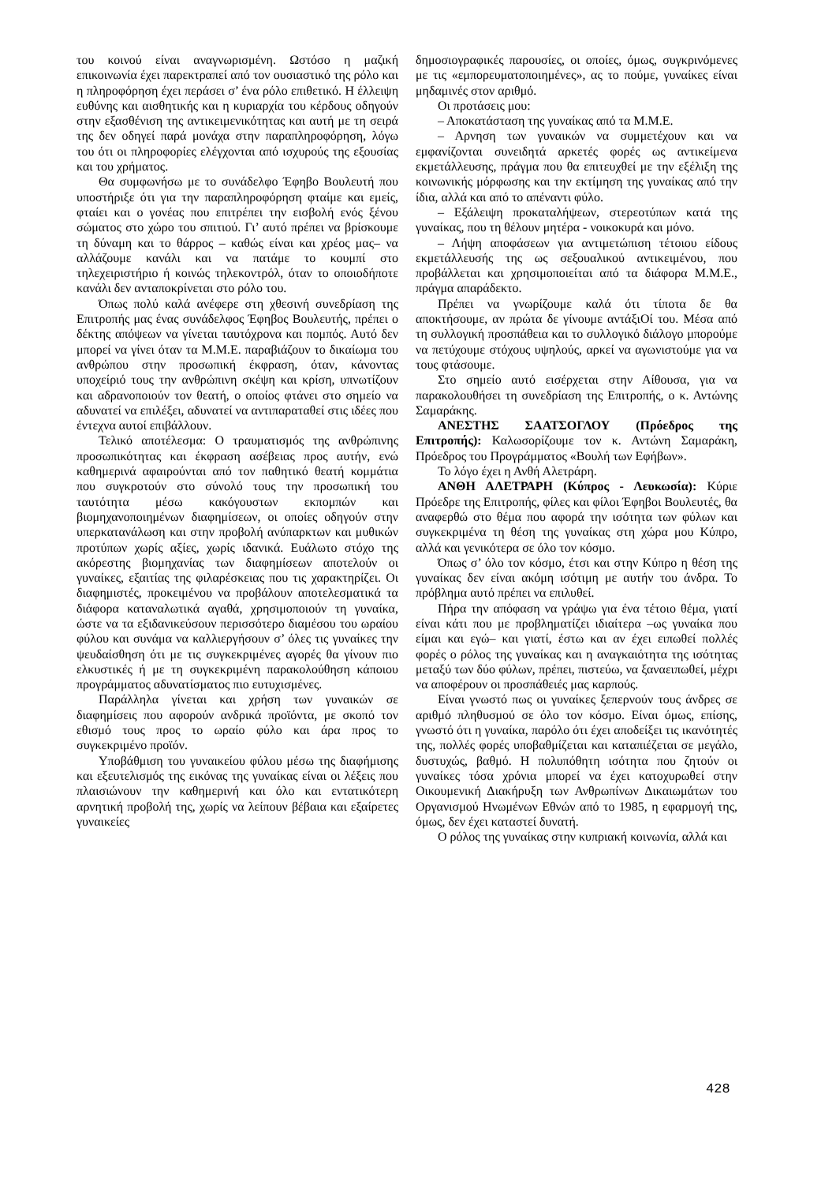του κοινού είναι αναγνωρισμένη. Ωστόσο η μαζική επικοινωνία έχει παρεκτραπεί από τον ουσιαστικό της ρόλο και η πληροφόρηση έχει περάσει σ’ ένα ρόλο επιθετικό. Η έλλειψη ευθύνης και αισθητικής και η κυριαρχία του κέρδους οδηγούν στην εξασθένιση της αντικειμενικότητας και αυτή με τη σειρά της δεν οδηγεί παρά μονάχα στην παραπληροφόρηση, λόγω του ότι οι πληροφορίες ελέγχονται από ισχυρούς της εξουσίας και του χρήματος.
Θα συμφωνήσω με το συνάδελφο Έφηβο Βουλευτή που υποστήριξε ότι για την παραπληροφόρηση φταίμε και εμείς, φταίει και ο γονέας που επιτρέπει την εισβολή ενός ξένου σώματος στο χώρο του σπιτιού. Γι’ αυτό πρέπει να βρίσκουμε τη δύναμη και το θάρρος – καθώς είναι και χρέος μας– να αλλάζουμε κανάλι και να πατάμε το κουμπί στο τηλεχειριστήριο ή κοινώς τηλεκοντρόλ, όταν το οποιοδήποτε κανάλι δεν ανταποκρίνεται στο ρόλο του.
Όπως πολύ καλά ανέφερε στη χθεσινή συνεδρίαση της Επιτροπής μας ένας συνάδελφος Έφηβος Βουλευτής, πρέπει ο δέκτης απόψεων να γίνεται ταυτόχρονα και πομπός. Αυτό δεν μπορεί να γίνει όταν τα Μ.Μ.Ε. παραβιάζουν το δικαίωμα του ανθρώπου στην προσωπική έκφραση, όταν, κάνοντας υποχείριό τους την ανθρώπινη σκέψη και κρίση, υπνωτίζουν και αδρανοποιούν τον θεατή, ο οποίος φτάνει στο σημείο να αδυνατεί να επιλέξει, αδυνατεί να αντιπαραταθεί στις ιδέες που έντεχνα αυτοί επιβάλλουν.
Τελικό αποτέλεσμα: Ο τραυματισμός της ανθρώπινης προσωπικότητας και έκφραση ασέβειας προς αυτήν, ενώ καθημερινά αφαιρούνται από τον παθητικό θεατή κομμάτια που συγκροτούν στο σύνολό τους την προσωπική του ταυτότητα μέσω κακόγουστων εκπομπών και βιομηχανοποιημένων διαφημίσεων, οι οποίες οδηγούν στην υπερκατανάλωση και στην προβολή ανύπαρκτων και μυθικών προτύπων χωρίς αξίες, χωρίς ιδανικά. Ευάλωτο στόχο της ακόρεστης βιομηχανίας των διαφημίσεων αποτελούν οι γυναίκες, εξαιτίας της φιλαρέσκειας που τις χαρακτηρίζει. Οι διαφημιστές, προκειμένου να προβάλουν αποτελεσματικά τα διάφορα καταναλωτικά αγαθά, χρησιμοποιούν τη γυναίκα, ώστε να τα εξιδανικεύσουν περισσότερο διαμέσου του ωραίου φύλου και συνάμα να καλλιεργήσουν σ’ όλες τις γυναίκες την ψευδαίσθηση ότι με τις συγκεκριμένες αγορές θα γίνουν πιο ελκυστικές ή με τη συγκεκριμένη παρακολούθηση κάποιου προγράμματος αδυνατίσματος πιο ευτυχισμένες.
Παράλληλα γίνεται και χρήση των γυναικών σε διαφημίσεις που αφορούν ανδρικά προϊόντα, με σκοπό τον εθισμό τους προς το ωραίο φύλο και άρα προς το συγκεκριμένο προϊόν.
Υποβάθμιση του γυναικείου φύλου μέσω της διαφήμισης και εξευτελισμός της εικόνας της γυναίκας είναι οι λέξεις που πλαισιώνουν την καθημερινή και όλο και εντατικότερη αρνητική προβολή της, χωρίς να λείπουν βέβαια και εξαίρετες γυναικείες
δημοσιογραφικές παρουσίες, οι οποίες, όμως, συγκρινόμενες με τις «εμπορευματοποιημένες», ας το πούμε, γυναίκες είναι μηδαμινές στον αριθμό.
Οι προτάσεις μου:
– Αποκατάσταση της γυναίκας από τα Μ.Μ.Ε.
– Αρνηση των γυναικών να συμμετέχουν και να εμφανίζονται συνειδητά αρκετές φορές ως αντικείμενα εκμετάλλευσης, πράγμα που θα επιτευχθεί με την εξέλιξη της κοινωνικής μόρφωσης και την εκτίμηση της γυναίκας από την ίδια, αλλά και από το απέναντι φύλο.
– Εξάλειψη προκαταλήψεων, στερεοτύπων κατά της γυναίκας, που τη θέλουν μητέρα - νοικοκυρά και μόνο.
– Λήψη αποφάσεων για αντιμετώπιση τέτοιου είδους εκμετάλλευσής της ως σεξουαλικού αντικειμένου, που προβάλλεται και χρησιμοποιείται από τα διάφορα Μ.Μ.Ε., πράγμα απαράδεκτο.
Πρέπει να γνωρίζουμε καλά ότι τίποτα δε θα αποκτήσουμε, αν πρώτα δε γίνουμε αντάξιΟί του. Μέσα από τη συλλογική προσπάθεια και το συλλογικό διάλογο μπορούμε να πετύχουμε στόχους υψηλούς, αρκεί να αγωνιστούμε για να τους φτάσουμε.
Στο σημείο αυτό εισέρχεται στην Αίθουσα, για να παρακολουθήσει τη συνεδρίαση της Επιτροπής, ο κ. Αντώνης Σαμαράκης.
ΑΝΕΣΤΗΣ ΣΑΑΤΣΟΓΛΟΥ (Πρόεδρος της Επιτροπής): Καλωσορίζουμε τον κ. Αντώνη Σαμαράκη, Πρόεδρος του Προγράμματος «Βουλή των Εφήβων».
Το λόγο έχει η Ανθή Αλετράρη.
ΑΝΘΗ ΑΛΕΤΡΑΡΗ (Κύπρος - Λευκωσία): Κύριε Πρόεδρε της Επιτροπής, φίλες και φίλοι Έφηβοι Βουλευτές, θα αναφερθώ στο θέμα που αφορά την ισότητα των φύλων και συγκεκριμένα τη θέση της γυναίκας στη χώρα μου Κύπρο, αλλά και γενικότερα σε όλο τον κόσμο.
Όπως σ’ όλο τον κόσμο, έτσι και στην Κύπρο η θέση της γυναίκας δεν είναι ακόμη ισότιμη με αυτήν του άνδρα. Το πρόβλημα αυτό πρέπει να επιλυθεί.
Πήρα την απόφαση να γράψω για ένα τέτοιο θέμα, γιατί είναι κάτι που με προβληματίζει ιδιαίτερα –ως γυναίκα που είμαι και εγώ– και γιατί, έστω και αν έχει ειπωθεί πολλές φορές ο ρόλος της γυναίκας και η αναγκαιότητα της ισότητας μεταξύ των δύο φύλων, πρέπει, πιστεύω, να ξαναειπωθεί, μέχρι να αποφέρουν οι προσπάθειές μας καρπούς.
Είναι γνωστό πως οι γυναίκες ξεπερνούν τους άνδρες σε αριθμό πληθυσμού σε όλο τον κόσμο. Είναι όμως, επίσης, γνωστό ότι η γυναίκα, παρόλο ότι έχει αποδείξει τις ικανότητές της, πολλές φορές υποβαθμίζεται και καταπιέζεται σε μεγάλο, δυστυχώς, βαθμό. Η πολυπόθητη ισότητα που ζητούν οι γυναίκες τόσα χρόνια μπορεί να έχει κατοχυρωθεί στην Οικουμενική Διακήρυξη των Ανθρωπίνων Δικαιωμάτων του Οργανισμού Ηνωμένων Εθνών από το 1985, η εφαρμογή της, όμως, δεν έχει καταστεί δυνατή.
Ο ρόλος της γυναίκας στην κυπριακή κοινωνία, αλλά και
428